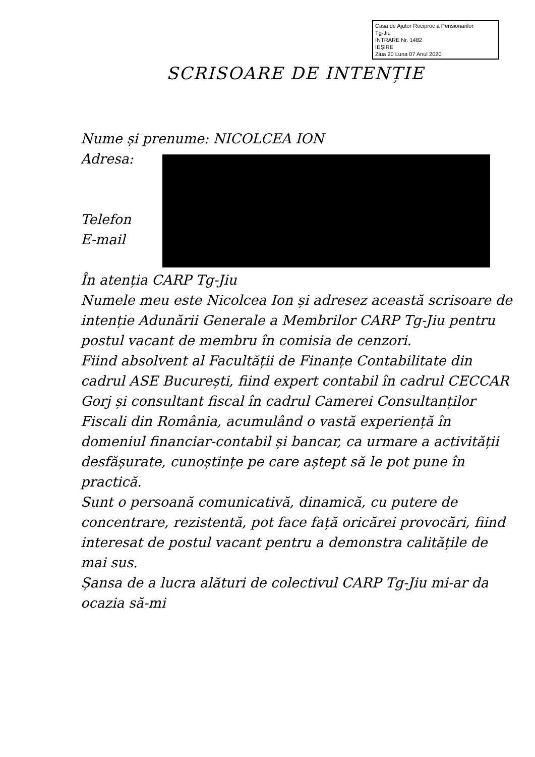Casa de Ajutor Reciproc a Pensionarilor
Tg-Jiu
INTRARE Nr. 1482
IEȘIRE
Ziua 20 Luna 07 Anul 2020
SCRISOARE DE INTENȚIE
Nume și prenume: NICOLCEA ION
Adresa:
Telefon
E-mail
În atenția CARP Tg-Jiu
Numele meu este Nicolcea Ion și adresez această scrisoare de intenție Adunării Generale a Membrilor CARP Tg-Jiu pentru postul vacant de membru în comisia de cenzori.
Fiind absolvent al Facultății de Finanțe Contabilitate din cadrul ASE București, fiind expert contabil în cadrul CECCAR Gorj și consultant fiscal în cadrul Camerei Consultanților Fiscali din România, acumulând o vastă experiență în domeniul financiar-contabil și bancar, ca urmare a activității desfășurate, cunoștințe pe care aștept să le pot pune în practică.
Sunt o persoană comunicativă, dinamică, cu putere de concentrare, rezistentă, pot face față oricărei provocări, fiind interesat de postul vacant pentru a demonstra calitățile de mai sus.
Șansa de a lucra alături de colectivul CARP Tg-Jiu mi-ar da ocazia să-mi